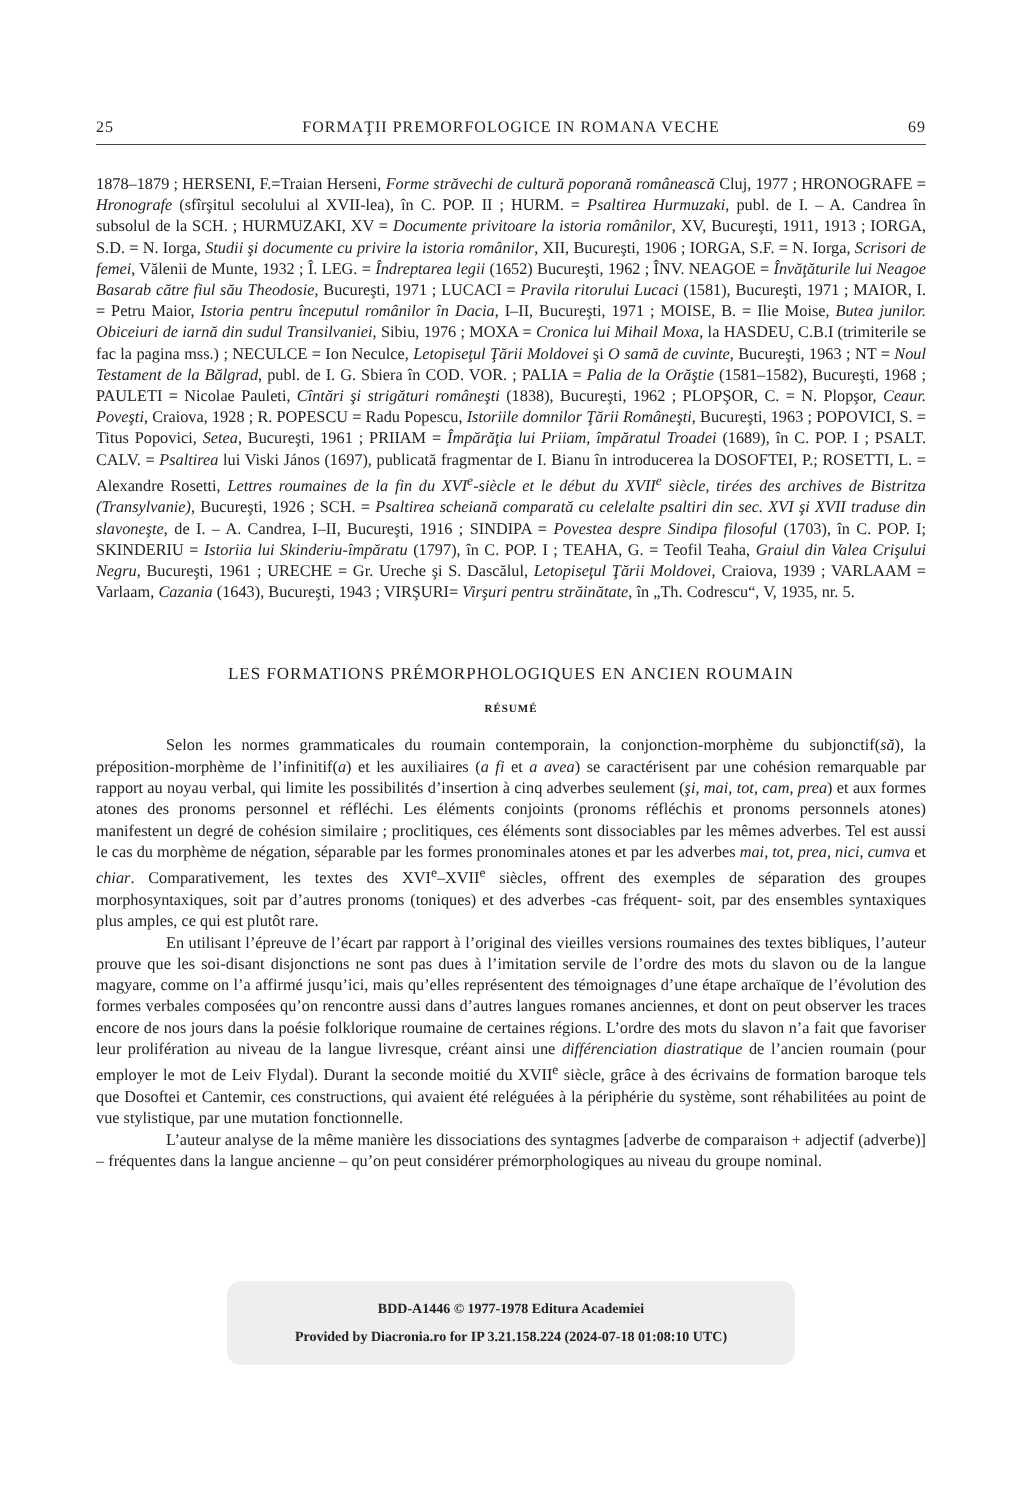25 FORMAŢII PREMORFOLOGICE IN ROMANA VECHE 69
1878–1879 ; HERSENI, F.=Traian Herseni, Forme străvechi de cultură poporană românească Cluj, 1977 ; HRONOGRAFE = Hronografe (sfîrşitul secolului al XVII-lea), în C. POP. II ; HURM. = Psaltirea Hurmuzaki, publ. de I. – A. Candrea în subsolul de la SCH. ; HURMUZAKI, XV = Documente privitoare la istoria românilor, XV, Bucureşti, 1911, 1913 ; IORGA, S.D. = N. Iorga, Studii şi documente cu privire la istoria românilor, XII, Bucureşti, 1906 ; IORGA, S.F. = N. Iorga, Scrisori de femei, Vălenii de Munte, 1932 ; Î. LEG. = Îndreptarea legii (1652) Bucureşti, 1962 ; ÎNV. NEAGOE = Învăţăturile lui Neagoe Basarab către fiul său Theodosie, Bucureşti, 1971 ; LUCACI = Pravila ritorului Lucaci (1581), Bucureşti, 1971 ; MAIOR, I. = Petru Maior, Istoria pentru începutul românilor în Dacia, I–II, Bucureşti, 1971 ; MOISE, B. = Ilie Moise, Butea junilor. Obiceiuri de iarnă din sudul Transilvaniei, Sibiu, 1976 ; MOXA = Cronica lui Mihail Moxa, la HASDEU, C.B.I (trimiterile se fac la pagina mss.) ; NECULCE = Ion Neculce, Letopiseţul Ţării Moldovei şi O samă de cuvinte, Bucureşti, 1963 ; NT = Noul Testament de la Bălgrad, publ. de I. G. Sbiera în COD. VOR. ; PALIA = Palia de la Orăştie (1581–1582), Bucureşti, 1968 ; PAULETI = Nicolae Pauleti, Cîntări şi strigături româneşti (1838), Bucureşti, 1962 ; PLOPŞOR, C. = N. Plopşor, Ceaur. Poveşti, Craiova, 1928 ; R. POPESCU = Radu Popescu, Istoriile domnilor Ţării Româneşti, Bucureşti, 1963 ; POPOVICI, S. = Titus Popovici, Setea, Bucureşti, 1961 ; PRIIAM = Împărăţia lui Priiam, împăratul Troadei (1689), în C. POP. I ; PSALT. CALV. = Psaltirea lui Viski János (1697), publicată fragmentar de I. Bianu în introducerea la DOSOFTEI, P.; ROSETTI, L. = Alexandre Rosetti, Lettres roumaines de la fin du XVI<sup>e</sup>-siècle et le début du XVII<sup>e</sup> siècle, tirées des archives de Bistritza (Transylvanie), Bucureşti, 1926 ; SCH. = Psaltirea scheiană comparată cu celelalte psaltiri din sec. XVI şi XVII traduse din slavoneşte, de I. – A. Candrea, I–II, Bucureşti, 1916 ; SINDIPA = Povestea despre Sindipa filosoful (1703), în C. POP. I; SKINDERIU = Istoriia lui Skinderiu-împăratu (1797), în C. POP. I ; TEAHA, G. = Teofil Teaha, Graiul din Valea Crişului Negru, Bucureşti, 1961 ; URECHE = Gr. Ureche şi S. Dascălul, Letopiseţul Ţării Moldovei, Craiova, 1939 ; VARLAAM = Varlaam, Cazania (1643), Bucureşti, 1943 ; VIRŞURI= Virşuri pentru străinătate, în „Th. Codrescu“, V, 1935, nr. 5.
LES FORMATIONS PRÉMORPHOLOGIQUES EN ANCIEN ROUMAIN
RÉSUMÉ
Selon les normes grammaticales du roumain contemporain, la conjonction-morphème du subjonctif(să), la préposition-morphème de l’infinitif(a) et les auxiliaires (a fi et a avea) se caractérisent par une cohésion remarquable par rapport au noyau verbal, qui limite les possibilités d’insertion à cinq adverbes seulement (şi, mai, tot, cam, prea) et aux formes atones des pronoms personnel et réfléchi. Les éléments conjoints (pronoms réfléchis et pronoms personnels atones) manifestent un degré de cohésion similaire ; proclitiques, ces éléments sont dissociables par les mêmes adverbes. Tel est aussi le cas du morphème de négation, séparable par les formes pronominales atones et par les adverbes mai, tot, prea, nici, cumva et chiar. Comparativement, les textes des XVI<sup>e</sup>–XVII<sup>e</sup> siècles, offrent des exemples de séparation des groupes morphosyntaxiques, soit par d’autres pronoms (toniques) et des adverbes -cas fréquent- soit, par des ensembles syntaxiques plus amples, ce qui est plutôt rare.
En utilisant l’épreuve de l’écart par rapport à l’original des vieilles versions roumaines des textes bibliques, l’auteur prouve que les soi-disant disjonctions ne sont pas dues à l’imitation servile de l’ordre des mots du slavon ou de la langue magyare, comme on l’a affirmé jusqu’ici, mais qu’elles représentent des témoignages d’une étape archaïque de l’évolution des formes verbales composées qu’on rencontre aussi dans d’autres langues romanes anciennes, et dont on peut observer les traces encore de nos jours dans la poésie folklorique roumaine de certaines régions. L’ordre des mots du slavon n’a fait que favoriser leur prolifération au niveau de la langue livresque, créant ainsi une différenciation diastratique de l’ancien roumain (pour employer le mot de Leiv Flydal). Durant la seconde moitié du XVII<sup>e</sup> siècle, grâce à des écrivains de formation baroque tels que Dosoftei et Cantemir, ces constructions, qui avaient été reléguées à la périphérie du système, sont réhabilitées au point de vue stylistique, par une mutation fonctionnelle.
L’auteur analyse de la même manière les dissociations des syntagmes [adverbe de comparaison + adjectif (adverbe)] – fréquentes dans la langue ancienne – qu’on peut considérer prémorphologiques au niveau du groupe nominal.
BDD-A1446 © 1977-1978 Editura Academiei
Provided by Diacronia.ro for IP 3.21.158.224 (2024-07-18 01:08:10 UTC)